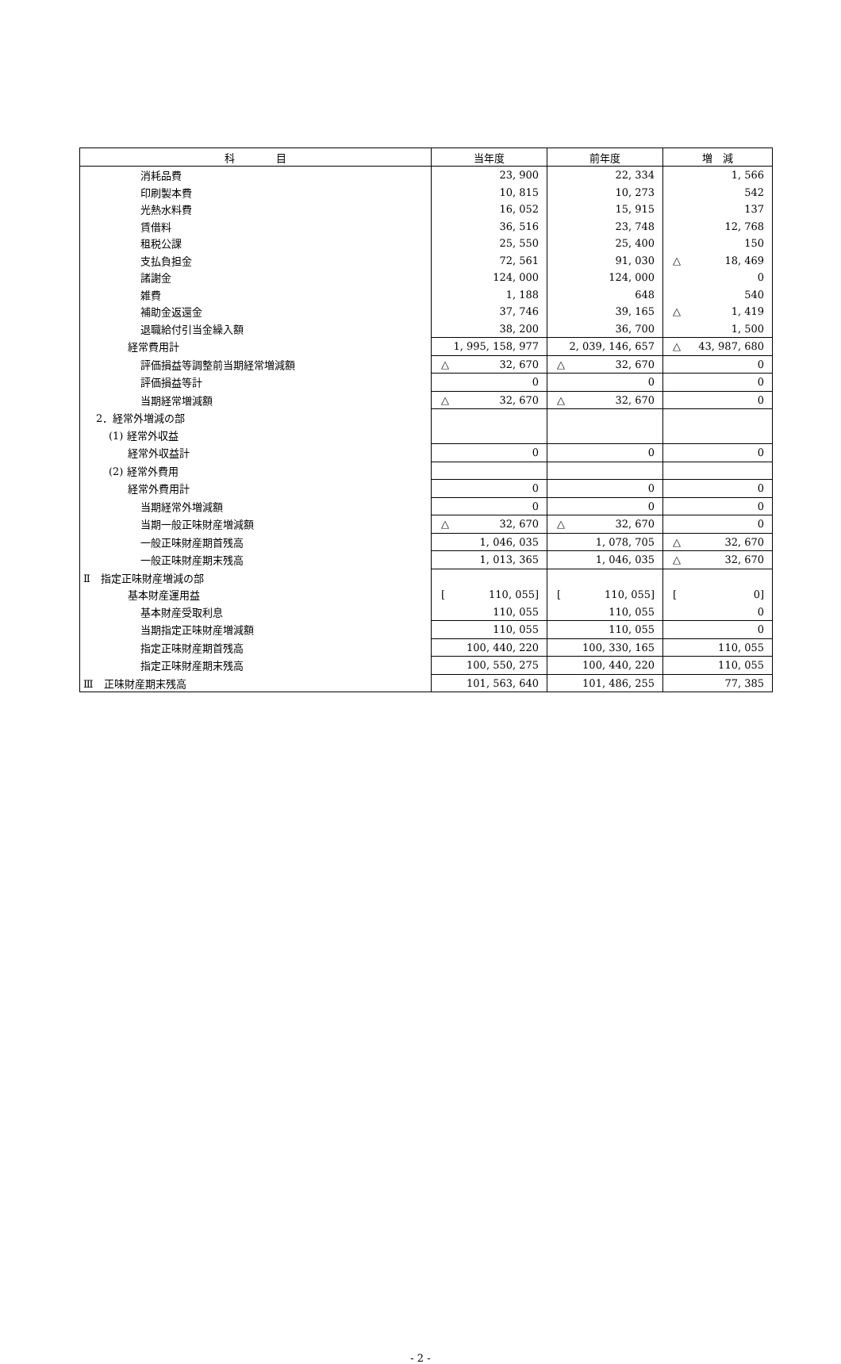| 科 目 | 当年度 | 前年度 | 増 減 |
| --- | --- | --- | --- |
| 消耗品費 | 23, 900 | 22, 334 | 1, 566 |
| 印刷製本費 | 10, 815 | 10, 273 | 542 |
| 光熱水料費 | 16, 052 | 15, 915 | 137 |
| 賃借料 | 36, 516 | 23, 748 | 12, 768 |
| 租税公課 | 25, 550 | 25, 400 | 150 |
| 支払負担金 | 72, 561 | 91, 030 | △ 18, 469 |
| 諸謝金 | 124, 000 | 124, 000 | 0 |
| 雑費 | 1, 188 | 648 | 540 |
| 補助金返還金 | 37, 746 | 39, 165 | △ 1, 419 |
| 退職給付引当金繰入額 | 38, 200 | 36, 700 | 1, 500 |
| 経常費用計 | 1, 995, 158, 977 | 2, 039, 146, 657 | △ 43, 987, 680 |
| 評価損益等調整前当期経常増減額 | △ 32, 670 | △ 32, 670 | 0 |
| 評価損益等計 | 0 | 0 | 0 |
| 当期経常増減額 | △ 32, 670 | △ 32, 670 | 0 |
| 2．経常外増減の部 | | | |
| (1) 経常外収益 | | | |
| 経常外収益計 | 0 | 0 | 0 |
| (2) 経常外費用 | | | |
| 経常外費用計 | 0 | 0 | 0 |
| 当期経常外増減額 | 0 | 0 | 0 |
| 当期一般正味財産増減額 | △ 32, 670 | △ 32, 670 | 0 |
| 一般正味財産期首残高 | 1, 046, 035 | 1, 078, 705 | △ 32, 670 |
| 一般正味財産期末残高 | 1, 013, 365 | 1, 046, 035 | △ 32, 670 |
| Ⅱ 指定正味財産増減の部 | | | |
| 基本財産運用益 | [ 110, 055] | [ 110, 055] | [ 0] |
| 基本財産受取利息 | 110, 055 | 110, 055 | 0 |
| 当期指定正味財産増減額 | 110, 055 | 110, 055 | 0 |
| 指定正味財産期首残高 | 100, 440, 220 | 100, 330, 165 | 110, 055 |
| 指定正味財産期末残高 | 100, 550, 275 | 100, 440, 220 | 110, 055 |
| Ⅲ 正味財産期末残高 | 101, 563, 640 | 101, 486, 255 | 77, 385 |
- 2 -